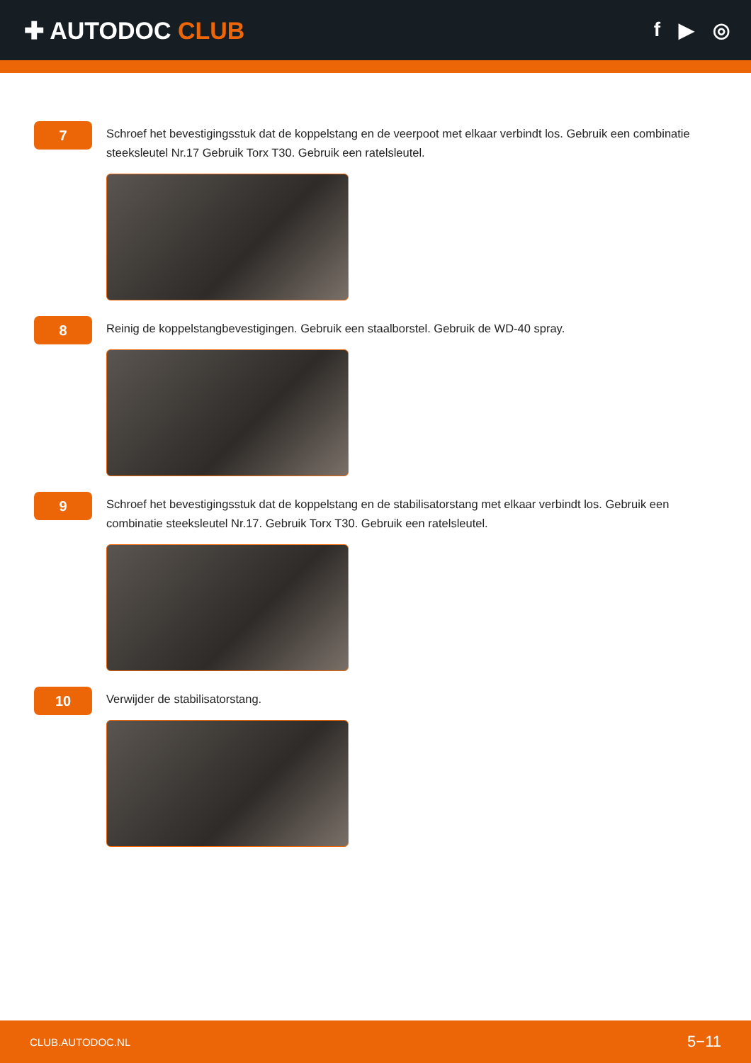✚ AUTODOC CLUB
f ▶ ◎
7
Schroef het bevestigingsstuk dat de koppelstang en de veerpoot met elkaar verbindt los. Gebruik een combinatie steeksleutel Nr.17 Gebruik Torx T30. Gebruik een ratelsleutel.
8
Reinig de koppelstangbevestigingen. Gebruik een staalborstel. Gebruik de WD-40 spray.
9
Schroef het bevestigingsstuk dat de koppelstang en de stabilisatorstang met elkaar verbindt los. Gebruik een combinatie steeksleutel Nr.17. Gebruik Torx T30. Gebruik een ratelsleutel.
10
Verwijder de stabilisatorstang.
CLUB.AUTODOC.NL 5−11